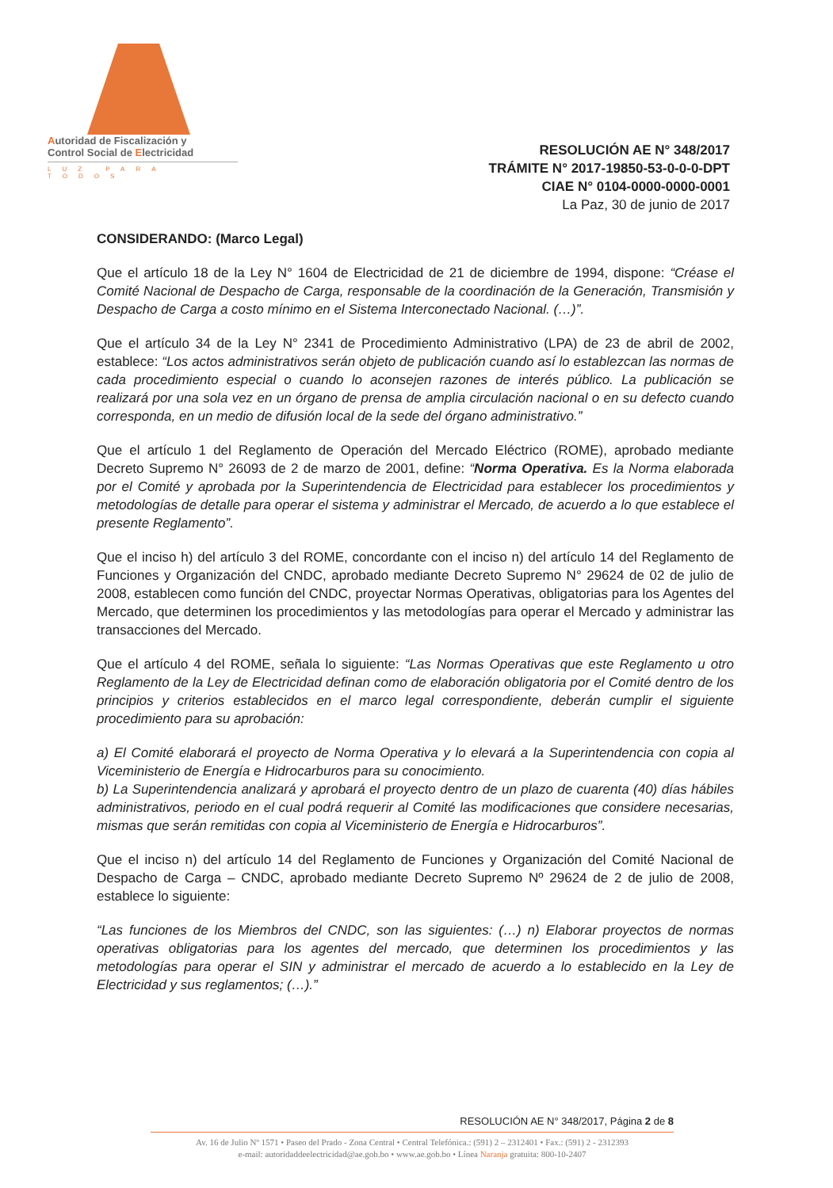Autoridad de Fiscalización y
Control Social de Electricidad
LUZ PARA TODOS
RESOLUCIÓN AE N° 348/2017
TRÁMITE N° 2017-19850-53-0-0-0-DPT
CIAE N° 0104-0000-0000-0001
La Paz, 30 de junio de 2017
CONSIDERANDO: (Marco Legal)
Que el artículo 18 de la Ley N° 1604 de Electricidad de 21 de diciembre de 1994, dispone: “Créase el Comité Nacional de Despacho de Carga, responsable de la coordinación de la Generación, Transmisión y Despacho de Carga a costo mínimo en el Sistema Interconectado Nacional. (…)”.
Que el artículo 34 de la Ley N° 2341 de Procedimiento Administrativo (LPA) de 23 de abril de 2002, establece: “Los actos administrativos serán objeto de publicación cuando así lo establezcan las normas de cada procedimiento especial o cuando lo aconsejen razones de interés público. La publicación se realizará por una sola vez en un órgano de prensa de amplia circulación nacional o en su defecto cuando corresponda, en un medio de difusión local de la sede del órgano administrativo.”
Que el artículo 1 del Reglamento de Operación del Mercado Eléctrico (ROME), aprobado mediante Decreto Supremo N° 26093 de 2 de marzo de 2001, define: “Norma Operativa. Es la Norma elaborada por el Comité y aprobada por la Superintendencia de Electricidad para establecer los procedimientos y metodologías de detalle para operar el sistema y administrar el Mercado, de acuerdo a lo que establece el presente Reglamento”.
Que el inciso h) del artículo 3 del ROME, concordante con el inciso n) del artículo 14 del Reglamento de Funciones y Organización del CNDC, aprobado mediante Decreto Supremo N° 29624 de 02 de julio de 2008, establecen como función del CNDC, proyectar Normas Operativas, obligatorias para los Agentes del Mercado, que determinen los procedimientos y las metodologías para operar el Mercado y administrar las transacciones del Mercado.
Que el artículo 4 del ROME, señala lo siguiente: “Las Normas Operativas que este Reglamento u otro Reglamento de la Ley de Electricidad definan como de elaboración obligatoria por el Comité dentro de los principios y criterios establecidos en el marco legal correspondiente, deberán cumplir el siguiente procedimiento para su aprobación:
a) El Comité elaborará el proyecto de Norma Operativa y lo elevará a la Superintendencia con copia al Viceministerio de Energía e Hidrocarburos para su conocimiento.
b) La Superintendencia analizará y aprobará el proyecto dentro de un plazo de cuarenta (40) días hábiles administrativos, periodo en el cual podrá requerir al Comité las modificaciones que considere necesarias, mismas que serán remitidas con copia al Viceministerio de Energía e Hidrocarburos”.
Que el inciso n) del artículo 14 del Reglamento de Funciones y Organización del Comité Nacional de Despacho de Carga – CNDC, aprobado mediante Decreto Supremo Nº 29624 de 2 de julio de 2008, establece lo siguiente:
“Las funciones de los Miembros del CNDC, son las siguientes: (…) n) Elaborar proyectos de normas operativas obligatorias para los agentes del mercado, que determinen los procedimientos y las metodologías para operar el SIN y administrar el mercado de acuerdo a lo establecido en la Ley de Electricidad y sus reglamentos; (…).”
RESOLUCIÓN AE N° 348/2017, Página 2 de 8
Av. 16 de Julio Nº 1571 • Paseo del Prado - Zona Central • Central Telefónica.: (591) 2 – 2312401 • Fax.: (591) 2 - 2312393
e-mail: autoridaddeelectricidad@ae.gob.bo • www.ae.gob.bo • Línea Naranja gratuita: 800-10-2407